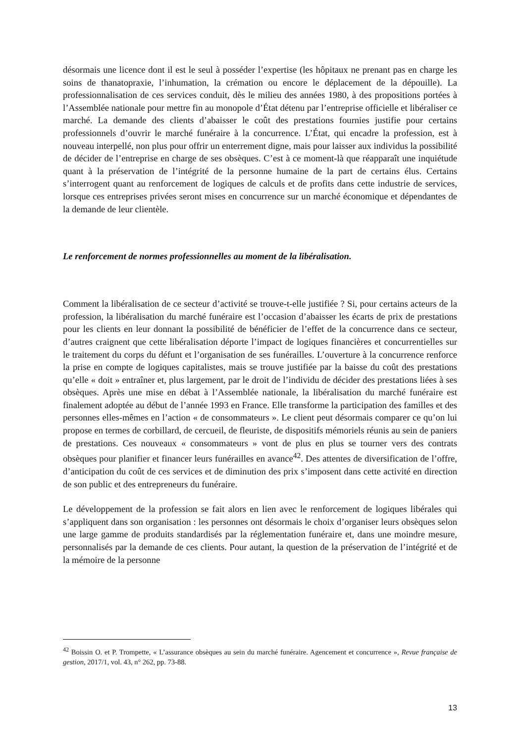désormais une licence dont il est le seul à posséder l’expertise (les hôpitaux ne prenant pas en charge les soins de thanatopraxie, l’inhumation, la crémation ou encore le déplacement de la dépouille). La professionnalisation de ces services conduit, dès le milieu des années 1980, à des propositions portées à l’Assemblée nationale pour mettre fin au monopole d’État détenu par l’entreprise officielle et libéraliser ce marché. La demande des clients d’abaisser le coût des prestations fournies justifie pour certains professionnels d’ouvrir le marché funéraire à la concurrence. L’État, qui encadre la profession, est à nouveau interpellé, non plus pour offrir un enterrement digne, mais pour laisser aux individus la possibilité de décider de l’entreprise en charge de ses obsèques. C’est à ce moment-là que réapparaît une inquiétude quant à la préservation de l’intégrité de la personne humaine de la part de certains élus. Certains s’interrogent quant au renforcement de logiques de calculs et de profits dans cette industrie de services, lorsque ces entreprises privées seront mises en concurrence sur un marché économique et dépendantes de la demande de leur clientèle.
Le renforcement de normes professionnelles au moment de la libéralisation.
Comment la libéralisation de ce secteur d’activité se trouve-t-elle justifiée ? Si, pour certains acteurs de la profession, la libéralisation du marché funéraire est l’occasion d’abaisser les écarts de prix de prestations pour les clients en leur donnant la possibilité de bénéficier de l’effet de la concurrence dans ce secteur, d’autres craignent que cette libéralisation déporte l’impact de logiques financières et concurrentielles sur le traitement du corps du défunt et l’organisation de ses funérailles. L’ouverture à la concurrence renforce la prise en compte de logiques capitalistes, mais se trouve justifiée par la baisse du coût des prestations qu’elle « doit » entraîner et, plus largement, par le droit de l’individu de décider des prestations liées à ses obsèques. Après une mise en débat à l’Assemblée nationale, la libéralisation du marché funéraire est finalement adoptée au début de l’année 1993 en France. Elle transforme la participation des familles et des personnes elles-mêmes en l’action « de consommateurs ». Le client peut désormais comparer ce qu’on lui propose en termes de corbillard, de cercueil, de fleuriste, de dispositifs mémoriels réunis au sein de paniers de prestations. Ces nouveaux « consommateurs » vont de plus en plus se tourner vers des contrats obsèques pour planifier et financer leurs funérailles en avance<sup>42</sup>. Des attentes de diversification de l’offre, d’anticipation du coût de ces services et de diminution des prix s’imposent dans cette activité en direction de son public et des entrepreneurs du funéraire.
Le développement de la profession se fait alors en lien avec le renforcement de logiques libérales qui s’appliquent dans son organisation : les personnes ont désormais le choix d’organiser leurs obsèques selon une large gamme de produits standardisés par la réglementation funéraire et, dans une moindre mesure, personnalisés par la demande de ces clients. Pour autant, la question de la préservation de l’intégrité et de la mémoire de la personne
<sup>42</sup> Boissin O. et P. Trompette, « L’assurance obsèques au sein du marché funéraire. Agencement et concurrence », Revue française de gestion, 2017/1, vol. 43, n° 262, pp. 73-88.
13